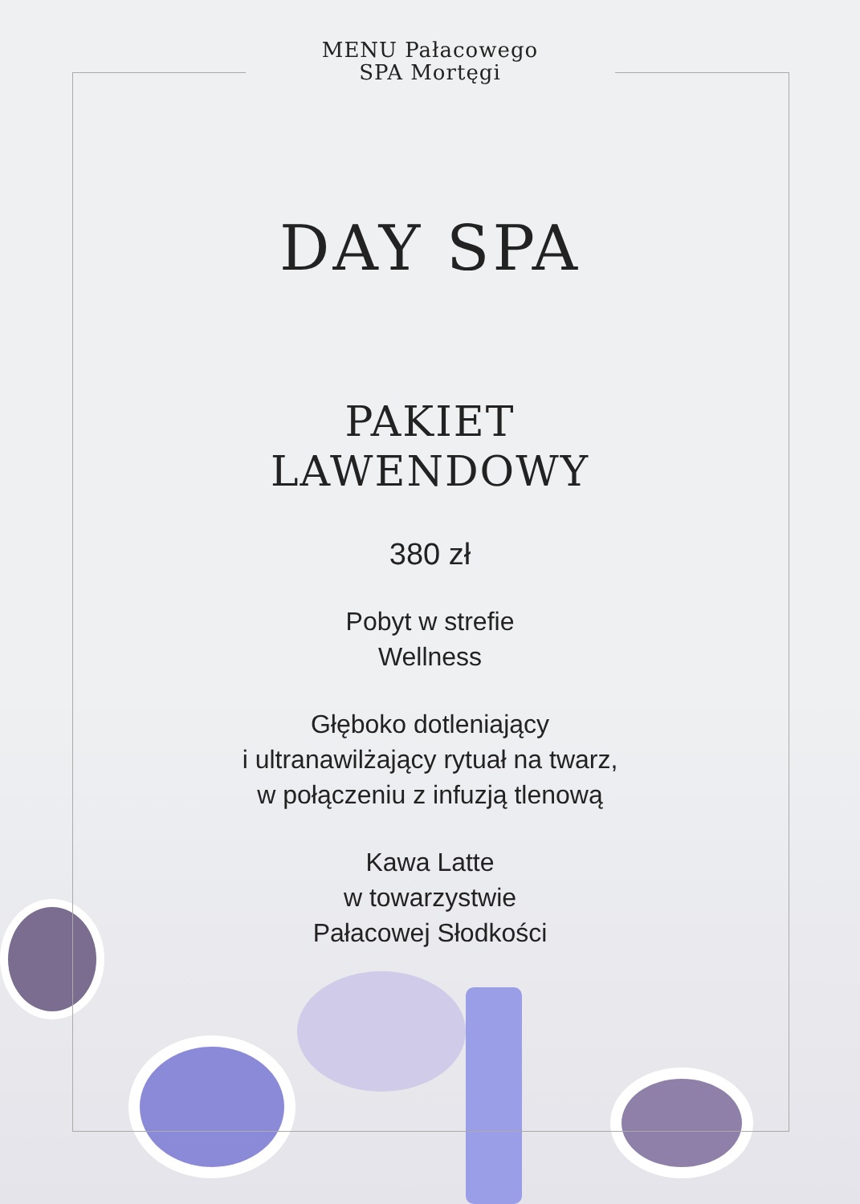MENU Pałacowego
SPA Mortęgi
DAY SPA
PAKIET
LAWENDOWY
380 zł
Pobyt w strefie
Wellness
Głęboko dotleniający
i ultranawilżający rytuał na twarz,
w połączeniu z infuzją tlenową
Kawa Latte
w towarzystwie
Pałacowej Słodkości